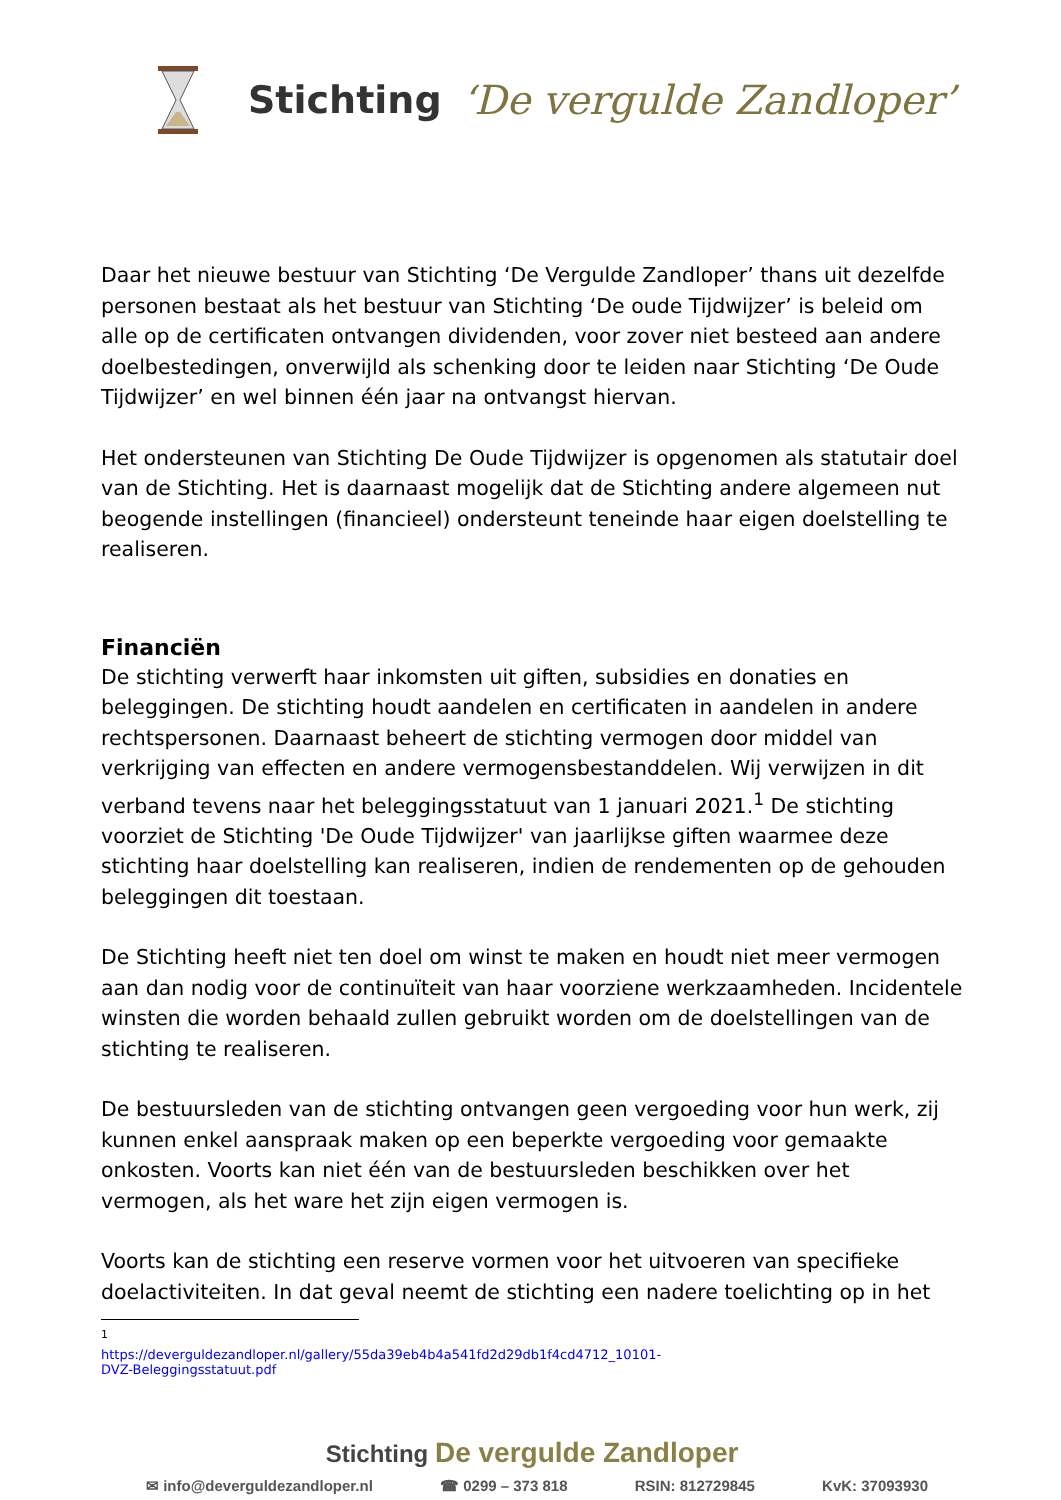Stichting ‘De vergulde Zandloper’
Daar het nieuwe bestuur van Stichting ‘De Vergulde Zandloper’ thans uit dezelfde personen bestaat als het bestuur van Stichting ‘De oude Tijdwijzer’ is beleid om alle op de certificaten ontvangen dividenden, voor zover niet besteed aan andere doelbestedingen, onverwijld als schenking door te leiden naar Stichting ‘De Oude Tijdwijzer’ en wel binnen één jaar na ontvangst hiervan.
Het ondersteunen van Stichting De Oude Tijdwijzer is opgenomen als statutair doel van de Stichting. Het is daarnaast mogelijk dat de Stichting andere algemeen nut beogende instellingen (financieel) ondersteunt teneinde haar eigen doelstelling te realiseren.
Financiën
De stichting verwerft haar inkomsten uit giften, subsidies en donaties en beleggingen. De stichting houdt aandelen en certificaten in aandelen in andere rechtspersonen. Daarnaast beheert de stichting vermogen door middel van verkrijging van effecten en andere vermogensbestanddelen. Wij verwijzen in dit verband tevens naar het beleggingsstatuut van 1 januari 2021.<sup>1</sup> De stichting voorziet de Stichting 'De Oude Tijdwijzer' van jaarlijkse giften waarmee deze stichting haar doelstelling kan realiseren, indien de rendementen op de gehouden beleggingen dit toestaan.
De Stichting heeft niet ten doel om winst te maken en houdt niet meer vermogen aan dan nodig voor de continuïteit van haar voorziene werkzaamheden. Incidentele winsten die worden behaald zullen gebruikt worden om de doelstellingen van de stichting te realiseren.
De bestuursleden van de stichting ontvangen geen vergoeding voor hun werk, zij kunnen enkel aanspraak maken op een beperkte vergoeding voor gemaakte onkosten. Voorts kan niet één van de bestuursleden beschikken over het vermogen, als het ware het zijn eigen vermogen is.
Voorts kan de stichting een reserve vormen voor het uitvoeren van specifieke doelactiviteiten. In dat geval neemt de stichting een nadere toelichting op in het
<sup>1</sup> https://deverguldezandloper.nl/gallery/55da39eb4b4a541fd2d29db1f4cd4712_10101-DVZ-Beleggingsstatuut.pdf
Stichting De vergulde Zandloper
✉ info@deverguldezandloper.nl ☎ 0299 – 373 818 RSIN: 812729845 KvK: 37093930